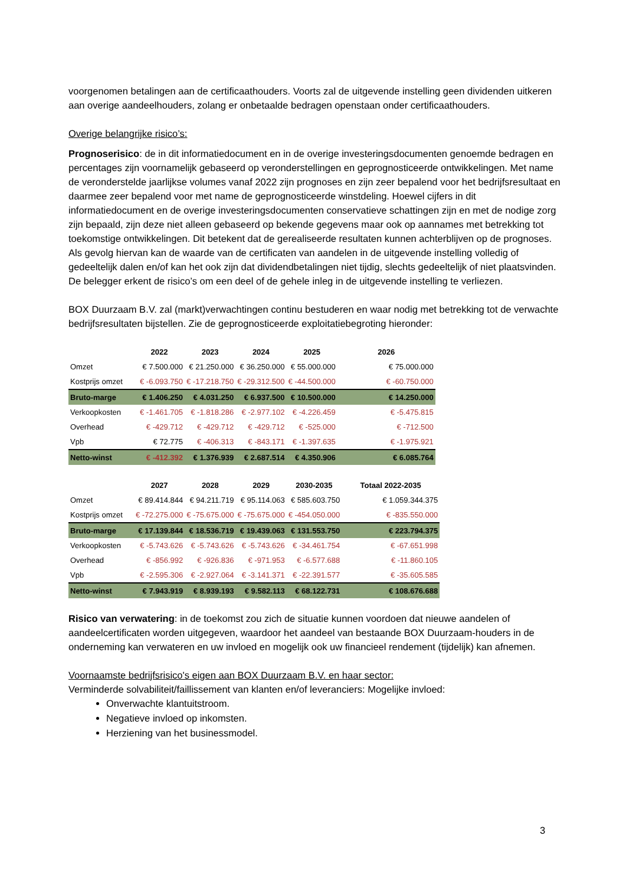voorgenomen betalingen aan de certificaathouders. Voorts zal de uitgevende instelling geen dividenden uitkeren aan overige aandeelhouders, zolang er onbetaalde bedragen openstaan onder certificaathouders.
Overige belangrijke risico’s:
Prognoserisico: de in dit informatiedocument en in de overige investeringsdocumenten genoemde bedragen en percentages zijn voornamelijk gebaseerd op veronderstellingen en geprognosticeerde ontwikkelingen. Met name de veronderstelde jaarlijkse volumes vanaf 2022 zijn prognoses en zijn zeer bepalend voor het bedrijfsresultaat en daarmee zeer bepalend voor met name de geprognosticeerde winstdeling. Hoewel cijfers in dit informatiedocument en de overige investeringsdocumenten conservatieve schattingen zijn en met de nodige zorg zijn bepaald, zijn deze niet alleen gebaseerd op bekende gegevens maar ook op aannames met betrekking tot toekomstige ontwikkelingen. Dit betekent dat de gerealiseerde resultaten kunnen achterblijven op de prognoses.
Als gevolg hiervan kan de waarde van de certificaten van aandelen in de uitgevende instelling volledig of gedeeltelijk dalen en/of kan het ook zijn dat dividendbetalingen niet tijdig, slechts gedeeltelijk of niet plaatsvinden. De belegger erkent de risico’s om een deel of de gehele inleg in de uitgevende instelling te verliezen.
BOX Duurzaam B.V. zal (markt)verwachtingen continu bestuderen en waar nodig met betrekking tot de verwachte bedrijfsresultaten bijstellen. Zie de geprognosticeerde exploitatiebegroting hieronder:
| | 2022 | 2023 | 2024 | 2025 | 2026 |
| --- | --- | --- | --- | --- | --- |
| Omzet | € 7.500.000 | € 21.250.000 | € 36.250.000 | € 55.000.000 | € 75.000.000 |
| Kostprijs omzet | € -6.093.750 | € -17.218.750 | € -29.312.500 | € -44.500.000 | € -60.750.000 |
| Bruto-marge | € 1.406.250 | € 4.031.250 | € 6.937.500 | € 10.500.000 | € 14.250.000 |
| Verkoopkosten | € -1.461.705 | € -1.818.286 | € -2.977.102 | € -4.226.459 | € -5.475.815 |
| Overhead | € -429.712 | € -429.712 | € -429.712 | € -525.000 | € -712.500 |
| Vpb | € 72.775 | € -406.313 | € -843.171 | € -1.397.635 | € -1.975.921 |
| Netto-winst | € -412.392 | € 1.376.939 | € 2.687.514 | € 4.350.906 | € 6.085.764 |
| | 2027 | 2028 | 2029 | 2030-2035 | Totaal 2022-2035 |
| --- | --- | --- | --- | --- | --- |
| Omzet | € 89.414.844 | € 94.211.719 | € 95.114.063 | € 585.603.750 | € 1.059.344.375 |
| Kostprijs omzet | € -72.275.000 | € -75.675.000 | € -75.675.000 | € -454.050.000 | € -835.550.000 |
| Bruto-marge | € 17.139.844 | € 18.536.719 | € 19.439.063 | € 131.553.750 | € 223.794.375 |
| Verkoopkosten | € -5.743.626 | € -5.743.626 | € -5.743.626 | € -34.461.754 | € -67.651.998 |
| Overhead | € -856.992 | € -926.836 | € -971.953 | € -6.577.688 | € -11.860.105 |
| Vpb | € -2.595.306 | € -2.927.064 | € -3.141.371 | € -22.391.577 | € -35.605.585 |
| Netto-winst | € 7.943.919 | € 8.939.193 | € 9.582.113 | € 68.122.731 | € 108.676.688 |
Risico van verwatering: in de toekomst zou zich de situatie kunnen voordoen dat nieuwe aandelen of aandeelcertificaten worden uitgegeven, waardoor het aandeel van bestaande BOX Duurzaam-houders in de onderneming kan verwateren en uw invloed en mogelijk ook uw financieel rendement (tijdelijk) kan afnemen.
Voornaamste bedrijfsrisico's eigen aan BOX Duurzaam B.V. en haar sector:
Verminderde solvabiliteit/faillissement van klanten en/of leveranciers: Mogelijke invloed:
Onverwachte klantuitstroom.
Negatieve invloed op inkomsten.
Herziening van het businessmodel.
3